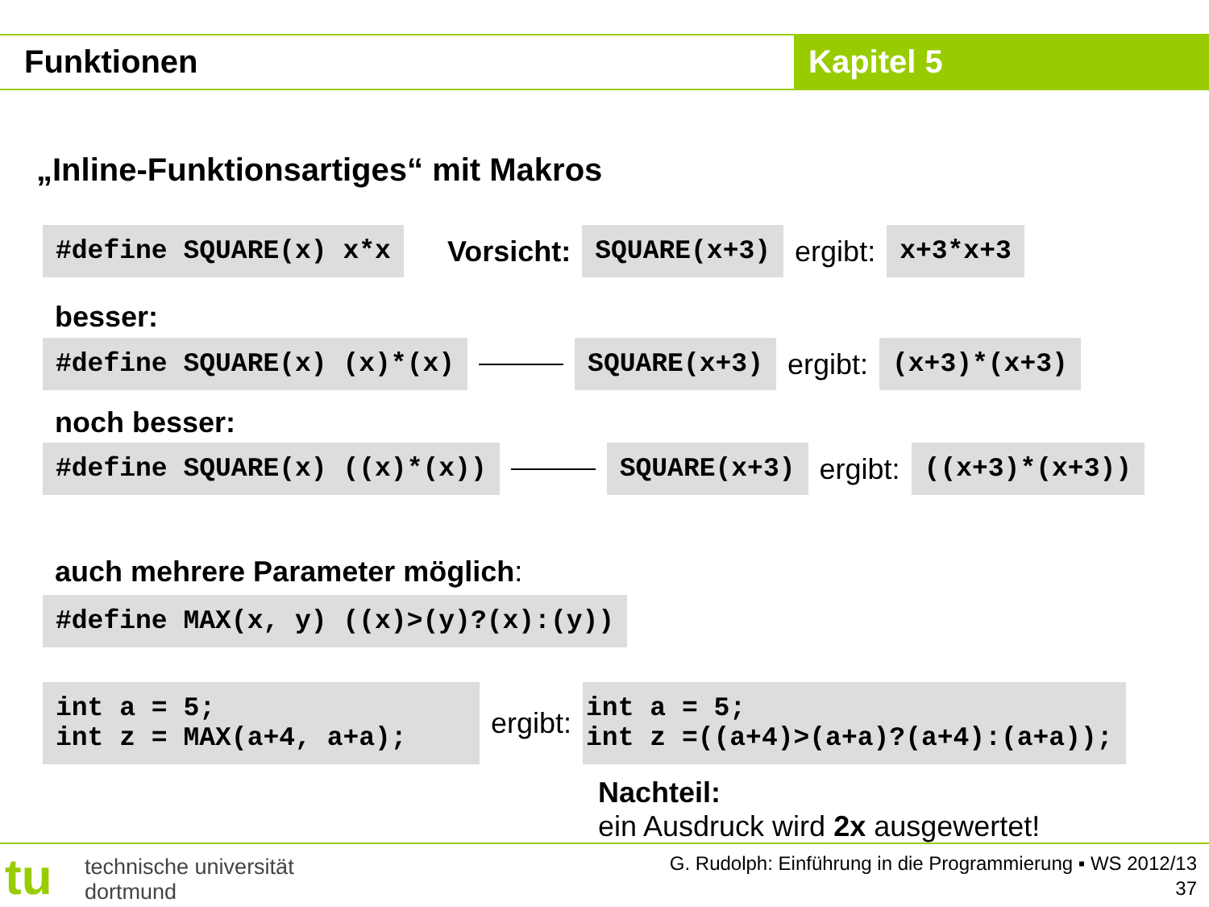Funktionen Kapitel 5
„Inline-Funktionsartiges“ mit Makros
#define SQUARE(x) x*x Vorsicht: SQUARE(x+3) ergibt: x+3*x+3
besser:
#define SQUARE(x) (x)*(x) SQUARE(x+3) ergibt: (x+3)*(x+3)
noch besser:
#define SQUARE(x) ((x)*(x)) SQUARE(x+3) ergibt: ((x+3)*(x+3))
auch mehrere Parameter möglich:
#define MAX(x, y) ((x)>(y)?(x):(y))
int a = 5; int z = MAX(a+4, a+a); ergibt: int a = 5; int z =((a+4)>(a+a)?(a+4):(a+a));
Nachteil:
ein Ausdruck wird 2x ausgewertet!
tu
technische universität
dortmund
G. Rudolph: Einführung in die Programmierung ▪ WS 2012/13
37